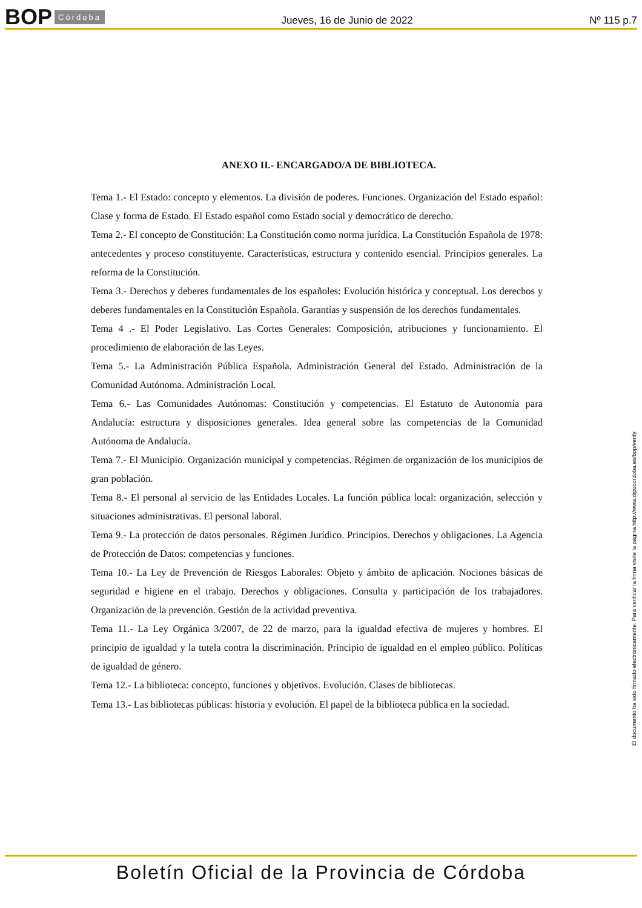BOP Córdoba Jueves, 16 de Junio de 2022 Nº 115 p.7
ANEXO II.- ENCARGADO/A DE BIBLIOTECA.
Tema 1.- El Estado: concepto y elementos. La división de poderes. Funciones. Organización del Estado español: Clase y forma de Estado. El Estado español como Estado social y democrático de derecho.
Tema 2.- El concepto de Constitución: La Constitución como norma jurídica. La Constitución Española de 1978: antecedentes y proceso constituyente. Características, estructura y contenido esencial. Principios generales. La reforma de la Constitución.
Tema 3.- Derechos y deberes fundamentales de los españoles: Evolución histórica y conceptual. Los derechos y deberes fundamentales en la Constitución Española. Garantías y suspensión de los derechos fundamentales.
Tema 4 .- El Poder Legislativo. Las Cortes Generales: Composición, atribuciones y funcionamiento. El procedimiento de elaboración de las Leyes.
Tema 5.- La Administración Pública Española. Administración General del Estado. Administración de la Comunidad Autónoma. Administración Local.
Tema 6.- Las Comunidades Autónomas: Constitución y competencias. El Estatuto de Autonomía para Andalucía: estructura y disposiciones generales. Idea general sobre las competencias de la Comunidad Autónoma de Andalucía.
Tema 7.- El Municipio. Organización municipal y competencias. Régimen de organización de los municipios de gran población.
Tema 8.- El personal al servicio de las Entidades Locales. La función pública local: organización, selección y situaciones administrativas. El personal laboral.
Tema 9.- La protección de datos personales. Régimen Jurídico. Principios. Derechos y obligaciones. La Agencia de Protección de Datos: competencias y funciones.
Tema 10.- La Ley de Prevención de Riesgos Laborales: Objeto y ámbito de aplicación. Nociones básicas de seguridad e higiene en el trabajo. Derechos y obligaciones. Consulta y participación de los trabajadores. Organización de la prevención. Gestión de la actividad preventiva.
Tema 11.- La Ley Orgánica 3/2007, de 22 de marzo, para la igualdad efectiva de mujeres y hombres. El principio de igualdad y la tutela contra la discriminación. Principio de igualdad en el empleo público. Políticas de igualdad de género.
Tema 12.- La biblioteca: concepto, funciones y objetivos. Evolución. Clases de bibliotecas.
Tema 13.- Las bibliotecas públicas: historia y evolución. El papel de la biblioteca pública en la sociedad.
El documento ha sido firmado electrónicamente. Para verificar la firma visite la página http://www.dipucordoba.es/bop/verify
Boletín Oficial de la Provincia de Córdoba